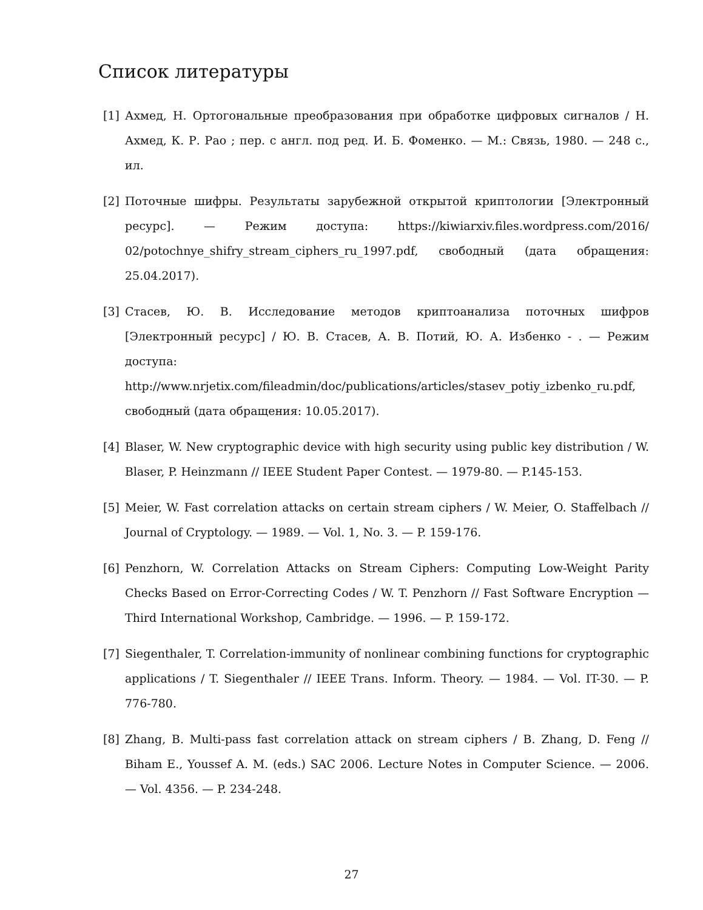Список литературы
[1] Ахмед, Н. Ортогональные преобразования при обработке цифровых сигналов / Н. Ахмед, К. Р. Рао ; пер. с англ. под ред. И. Б. Фоменко. — М.: Связь, 1980. — 248 с., ил.
[2] Поточные шифры. Результаты зарубежной открытой криптологии [Электронный ресурс]. — Режим доступа: https://kiwiarxiv.files.wordpress.com/2016/ 02/potochnye_shifry_stream_ciphers_ru_1997.pdf, свободный (дата обращения: 25.04.2017).
[3] Стасев, Ю. В. Исследование методов криптоанализа поточных шифров [Электронный ресурс] / Ю. В. Стасев, А. В. Потий, Ю. А. Избенко - . — Режим доступа: http://www.nrjetix.com/fileadmin/doc/publications/articles/stasev_potiy_izbenko_ru.pdf, свободный (дата обращения: 10.05.2017).
[4] Blaser, W. New cryptographic device with high security using public key distribution / W. Blaser, P. Heinzmann // IEEE Student Paper Contest. — 1979-80. — P.145-153.
[5] Meier, W. Fast correlation attacks on certain stream ciphers / W. Meier, O. Staffelbach // Journal of Cryptology. — 1989. — Vol. 1, No. 3. — P. 159-176.
[6] Penzhorn, W. Correlation Attacks on Stream Ciphers: Computing Low-Weight Parity Checks Based on Error-Correcting Codes / W. T. Penzhorn // Fast Software Encryption — Third International Workshop, Cambridge. — 1996. — P. 159-172.
[7] Siegenthaler, T. Correlation-immunity of nonlinear combining functions for cryptographic applications / T. Siegenthaler // IEEE Trans. Inform. Theory. — 1984. — Vol. IT-30. — P. 776-780.
[8] Zhang, B. Multi-pass fast correlation attack on stream ciphers / B. Zhang, D. Feng // Biham E., Youssef A. M. (eds.) SAC 2006. Lecture Notes in Computer Science. — 2006. — Vol. 4356. — P. 234-248.
27